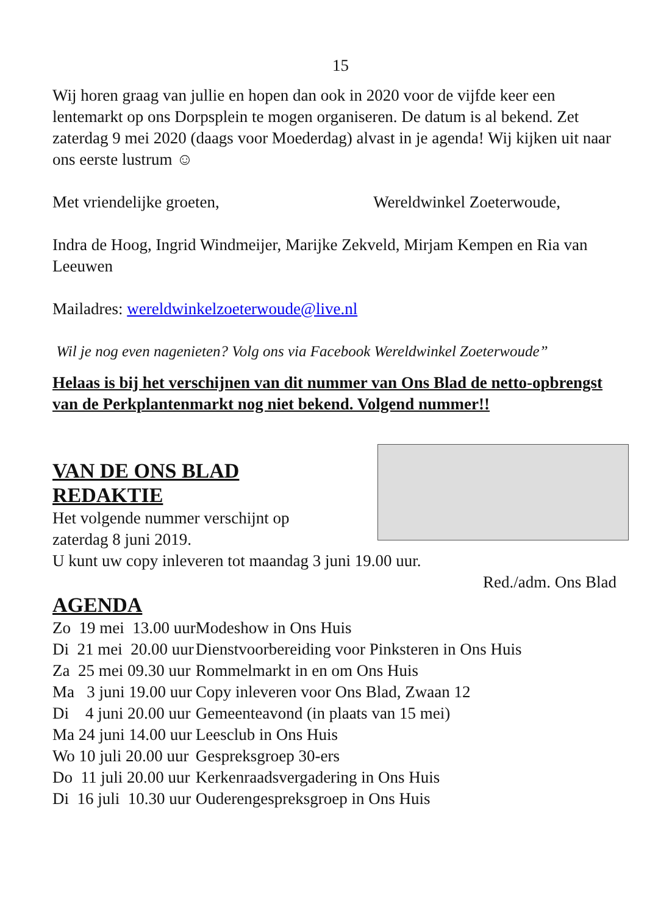15
Wij horen graag van jullie en hopen dan ook in 2020 voor de vijfde keer een lentemarkt op ons Dorpsplein te mogen organiseren. De datum is al bekend. Zet zaterdag 9 mei 2020 (daags voor Moederdag) alvast in je agenda! Wij kijken uit naar ons eerste lustrum ☺
Met vriendelijke groeten, Wereldwinkel Zoeterwoude,
Indra de Hoog, Ingrid Windmeijer, Marijke Zekveld, Mirjam Kempen en Ria van Leeuwen
Mailadres: wereldwinkelzoeterwoude@live.nl
Wil je nog even nagenieten? Volg ons via Facebook Wereldwinkel Zoeterwoude”
Helaas is bij het verschijnen van dit nummer van Ons Blad de netto-opbrengst van de Perkplantenmarkt nog niet bekend. Volgend nummer!!
VAN DE ONS BLAD
REDAKTIE
Het volgende nummer verschijnt op
zaterdag 8 juni 2019.
U kunt uw copy inleveren tot maandag 3 juni 19.00 uur.
Red./adm. Ons Blad
AGENDA
| Zo 19 mei 13.00 uur | Modeshow in Ons Huis |
| Di 21 mei 20.00 uur | Dienstvoorbereiding voor Pinksteren in Ons Huis |
| Za 25 mei 09.30 uur | Rommelmarkt in en om Ons Huis |
| Ma 3 juni 19.00 uur | Copy inleveren voor Ons Blad, Zwaan 12 |
| Di 4 juni 20.00 uur | Gemeenteavond (in plaats van 15 mei) |
| Ma 24 juni 14.00 uur | Leesclub in Ons Huis |
| Wo 10 juli 20.00 uur | Gespreksgroep 30-ers |
| Do 11 juli 20.00 uur | Kerkenraadsvergadering in Ons Huis |
| Di 16 juli 10.30 uur | Ouderengespreksgroep in Ons Huis |